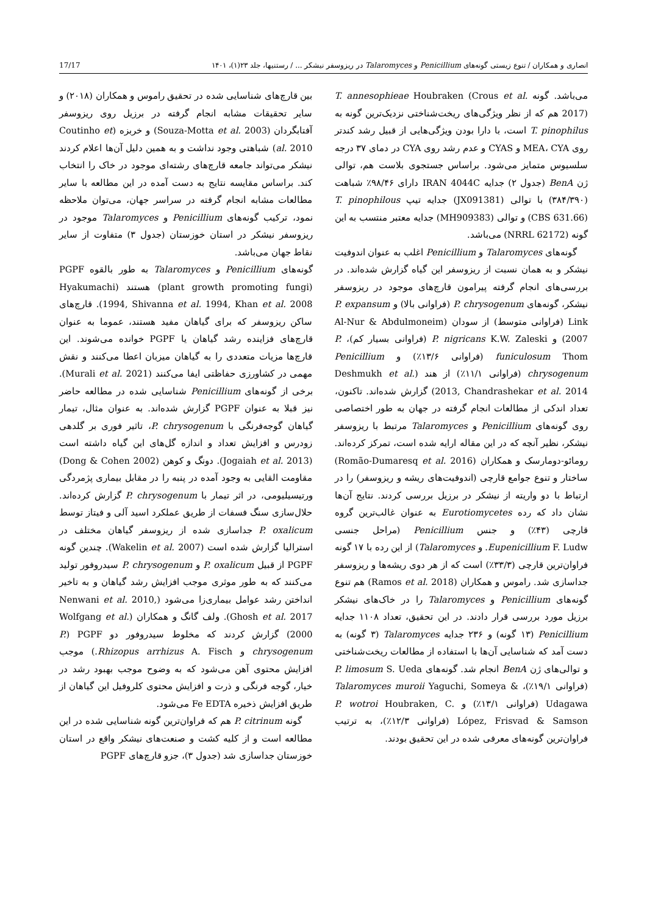انصاری و همکاران / تنوع زیستی گونه‌های Penicillium و Talaromyces در ریزوسفر نیشکر ... / رستنیها، جلد ۲۳(۱)، ۱۴۰۱ 17/17
می‌باشد. گونه T. annesophieae Houbraken (Crous et al. 2017) هم که از نظر ویژگی‌های ریخت‌شناختی نزدیک‌ترین گونه به T. pinophilus است، با دارا بودن ویژگی‌هایی از قبیل رشد کندتر روی MEA، CYA و CYAS و عدم رشد روی CYA در دمای ۳۷ درجه سلسیوس متمایز می‌شود. براساس جستجوی بلاست هم، توالی ژن BenA (جدول ۲) جدایه IRAN 4044C دارای ۹۸/۴۶٪ شباهت (۳۸۴/۳۹۰) با توالی (JX091381) جدایه تیپ T. pinophilous (CBS 631.66) و توالی (MH909383) جدایه معتبر منتسب به این گونه (NRRL 62172) می‌باشد.
گونه‌های Talaromyces و Penicillium اغلب به عنوان اندوفیت نیشکر و به همان نسبت از ریزوسفر این گیاه گزارش شده‌اند. در بررسی‌های انجام گرفته پیرامون قارچ‌های موجود در ریزوسفر نیشکر، گونه‌های P. chrysogenum (فراوانی بالا) و P. expansum Link (فراوانی متوسط) از سودان (Al-Nur & Abdulmoneim 2007) و P. nigricans K.W. Zaleski (فراوانی بسیار کم)، P. funiculosum Thom (فراوانی ۱۳/۶٪) و Penicillium chrysogenum (فراوانی ۱۱/۱٪) از هند (Deshmukh et al. 2013, Chandrashekar et al. 2014) گزارش شده‌اند. تاکنون، تعداد اندکی از مطالعات انجام گرفته در جهان به طور اختصاصی روی گونه‌های Penicillium و Talaromyces مرتبط با ریزوسفر نیشکر، نظیر آنچه که در این مقاله ارایه شده است، تمرکز کرده‌اند. رومائو-دومارسک و همکاران (Romão-Dumaresq et al. 2016) ساختار و تنوع جوامع قارچی (اندوفیت‌های ریشه و ریزوسفر) را در ارتباط با دو واریته از نیشکر در برزیل بررسی کردند. نتایج آن‌ها نشان داد که رده Eurotiomycetes به عنوان غالب‌ترین گروه قارچی (۴۳٪) و جنس Penicillium (مراحل جنسی Eupenicillium F. Ludw. و Talaromyces) از این رده با ۱۷ گونه فراوان‌ترین قارچی (۳۳/۳٪) است که از هر دوی ریشه‌ها و ریزوسفر جداسازی شد. راموس و همکاران (Ramos et al. 2018) هم تنوع گونه‌های Penicillium و Talaromyces را در خاک‌های نیشکر برزیل مورد بررسی قرار دادند. در این تحقیق، تعداد ۱۱۰۸ جدایه Penicillium (۱۳ گونه) و ۲۳۶ جدایه Talaromyces (۳ گونه) به دست آمد که شناسایی آن‌ها با استفاده از مطالعات ریخت‌شناختی و توالی‌های ژن BenA انجام شد. گونه‌های P. limosum S. Ueda (فراوانی ۱۹/۱٪)، Talaromyces muroii Yaguchi, Someya & Udagawa (فراوانی ۱۳/۱٪) و P. wotroi Houbraken, C. López, Frisvad & Samson (فراوانی ۱۲/۳٪)، به ترتیب فراوان‌ترین گونه‌های معرفی شده در این تحقیق بودند.
بین قارچ‌های شناسایی شده در تحقیق راموس و همکاران (۲۰۱۸) و سایر تحقیقات مشابه انجام گرفته در برزیل روی ریزوسفر آفتابگردان (Souza-Motta et al. 2003) و خربزه (Coutinho et al. 2010) شباهتی وجود نداشت و به همین دلیل آن‌ها اعلام کردند نیشکر می‌تواند جامعه قارچ‌های رشته‌ای موجود در خاک را انتخاب کند. براساس مقایسه نتایج به دست آمده در این مطالعه با سایر مطالعات مشابه انجام گرفته در سراسر جهان، می‌توان ملاحظه نمود، ترکیب گونه‌های Penicillium و Talaromyces موجود در ریزوسفر نیشکر در استان خوزستان (جدول ۳) متفاوت از سایر نقاط جهان می‌باشد.
گونه‌های Penicillium و Talaromyces به طور بالقوه PGPF (plant growth promoting fungi) هستند (Hyakumachi 1994, Shivanna et al. 1994, Khan et al. 2008). قارچ‌های ساکن ریزوسفر که برای گیاهان مفید هستند، عموما به عنوان قارچ‌های فزاینده رشد گیاهان یا PGPF خوانده می‌شوند. این قارچ‌ها مزیات متعددی را به گیاهان میزبان اعطا می‌کنند و نقش مهمی در کشاورزی حفاظتی ایفا می‌کنند (Murali et al. 2021). برخی از گونه‌های Penicillium شناسایی شده در مطالعه حاضر نیز قبلا به عنوان PGPF گزارش شده‌اند. به عنوان مثال، تیمار گیاهان گوجه‌فرنگی با P. chrysogenum، تاثیر فوری بر گلدهی زودرس و افزایش تعداد و اندازه گل‌های این گیاه داشته است (Jogaiah et al. 2013). دونگ و کوهن (Dong & Cohen 2002) مقاومت القایی به وجود آمده در پنبه را در مقابل بیماری پژمردگی ورتیسیلیومی، در اثر تیمار با P. chrysogenum گزارش کرده‌اند. حلال‌سازی سنگ فسفات از طریق عملکرد اسید آلی و فیتاز توسط P. oxalicum جداسازی شده از ریزوسفر گیاهان مختلف در استرالیا گزارش شده است (Wakelin et al. 2007). چندین گونه PGPF از قبیل P. oxalicum و P. chrysogenum سیدروفور تولید می‌کنند که به طور موثری موجب افزایش رشد گیاهان و به تاخیر انداختن رشد عوامل بیماری‌زا می‌شود (Nenwani et al. 2010, Ghosh et al. 2017). ولف گانگ و همکاران (Wolfgang et al. 2000) گزارش کردند که مخلوط سیدروفور دو PGPF (P. chrysogenum و Rhizopus arrhizus A. Fisch.) موجب افزایش محتوی آهن می‌شود که به وضوح موجب بهبود رشد در خیار، گوجه فرنگی و ذرت و افزایش محتوی کلروفیل این گیاهان از طریق افزایش ذخیره Fe EDTA می‌شود.
گونه P. citrinum هم که فراوان‌ترین گونه شناسایی شده در این مطالعه است و از کلیه کشت و صنعت‌های نیشکر واقع در استان خوزستان جداسازی شد (جدول ۳)، جزو قارچ‌های PGPF